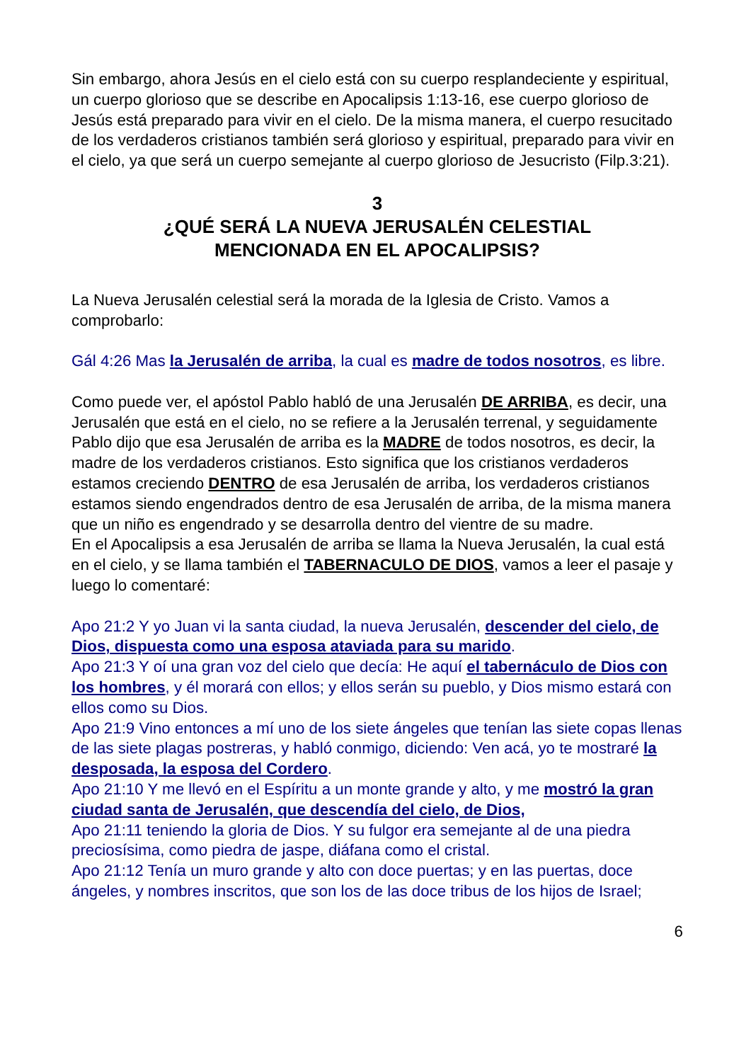Sin embargo, ahora Jesús en el cielo está con su cuerpo resplandeciente y espiritual, un cuerpo glorioso que se describe en Apocalipsis 1:13-16, ese cuerpo glorioso de Jesús está preparado para vivir en el cielo. De la misma manera, el cuerpo resucitado de los verdaderos cristianos también será glorioso y espiritual, preparado para vivir en el cielo, ya que será un cuerpo semejante al cuerpo glorioso de Jesucristo (Filp.3:21).
3
¿QUÉ SERÁ LA NUEVA JERUSALÉN CELESTIAL
MENCIONADA EN EL APOCALIPSIS?
La Nueva Jerusalén celestial será la morada de la Iglesia de Cristo. Vamos a comprobarlo:
Gál 4:26 Mas la Jerusalén de arriba, la cual es madre de todos nosotros, es libre.
Como puede ver, el apóstol Pablo habló de una Jerusalén DE ARRIBA, es decir, una Jerusalén que está en el cielo, no se refiere a la Jerusalén terrenal, y seguidamente Pablo dijo que esa Jerusalén de arriba es la MADRE de todos nosotros, es decir, la madre de los verdaderos cristianos. Esto significa que los cristianos verdaderos estamos creciendo DENTRO de esa Jerusalén de arriba, los verdaderos cristianos estamos siendo engendrados dentro de esa Jerusalén de arriba, de la misma manera que un niño es engendrado y se desarrolla dentro del vientre de su madre.
En el Apocalipsis a esa Jerusalén de arriba se llama la Nueva Jerusalén, la cual está en el cielo, y se llama también el TABERNACULO DE DIOS, vamos a leer el pasaje y luego lo comentaré:
Apo 21:2 Y yo Juan vi la santa ciudad, la nueva Jerusalén, descender del cielo, de Dios, dispuesta como una esposa ataviada para su marido.
Apo 21:3 Y oí una gran voz del cielo que decía: He aquí el tabernáculo de Dios con los hombres, y él morará con ellos; y ellos serán su pueblo, y Dios mismo estará con ellos como su Dios.
Apo 21:9 Vino entonces a mí uno de los siete ángeles que tenían las siete copas llenas de las siete plagas postreras, y habló conmigo, diciendo: Ven acá, yo te mostraré la desposada, la esposa del Cordero.
Apo 21:10 Y me llevó en el Espíritu a un monte grande y alto, y me mostró la gran ciudad santa de Jerusalén, que descendía del cielo, de Dios,
Apo 21:11 teniendo la gloria de Dios. Y su fulgor era semejante al de una piedra preciosísima, como piedra de jaspe, diáfana como el cristal.
Apo 21:12 Tenía un muro grande y alto con doce puertas; y en las puertas, doce ángeles, y nombres inscritos, que son los de las doce tribus de los hijos de Israel;
6